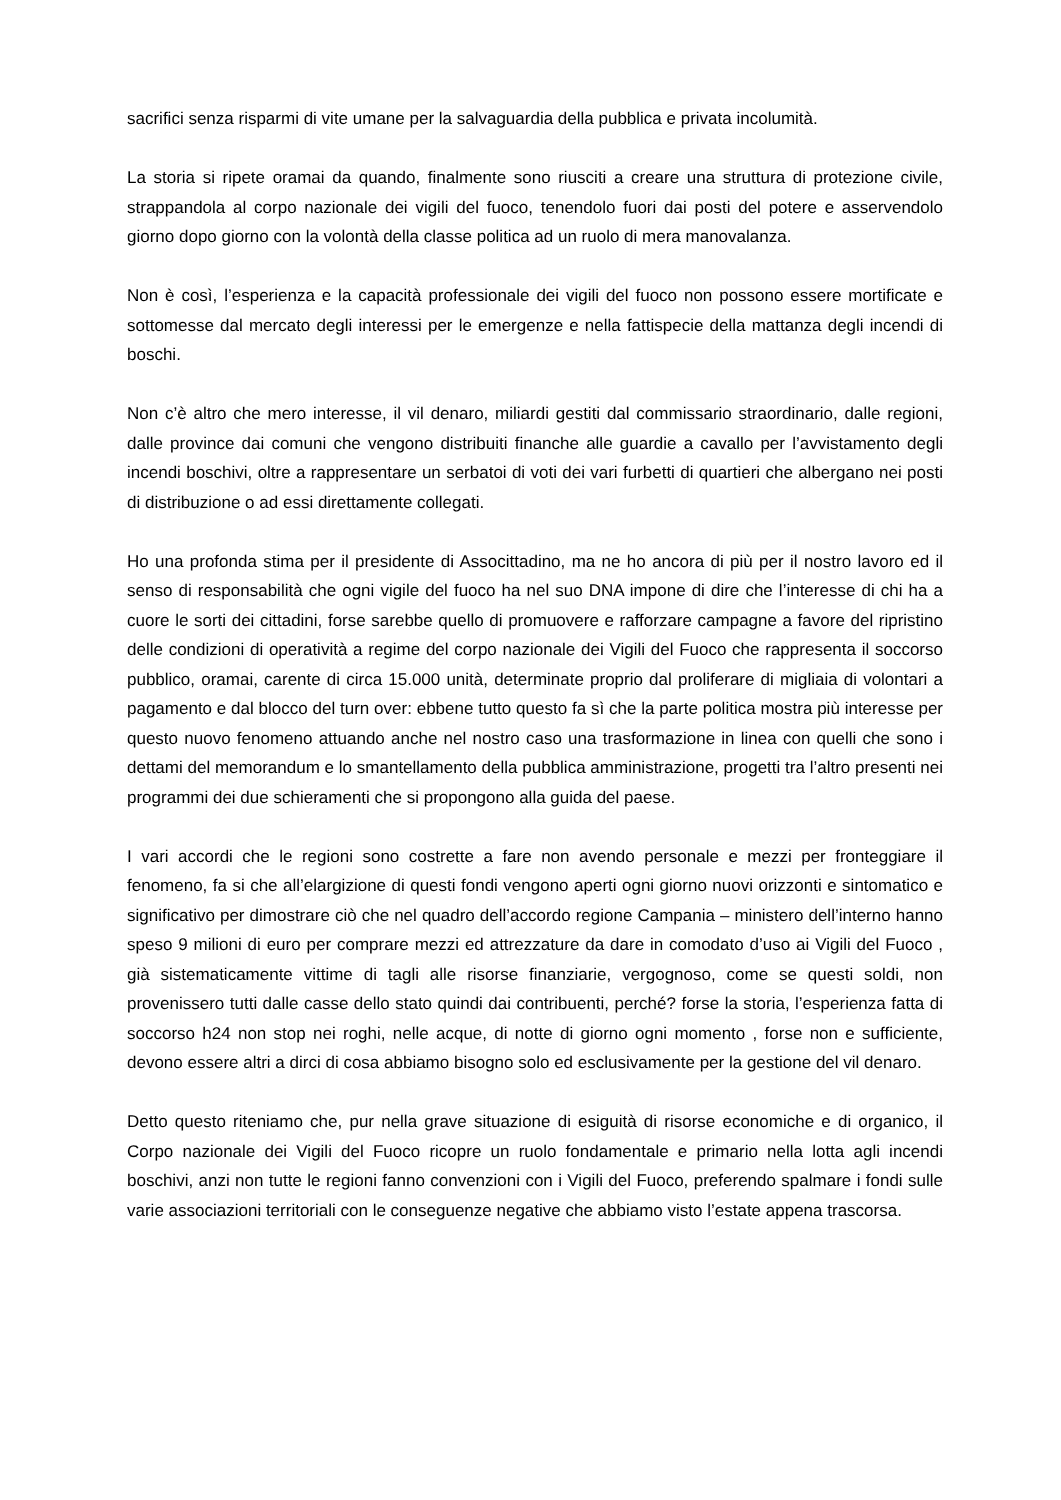sacrifici senza risparmi di vite umane per la salvaguardia della pubblica e privata incolumità.
La storia si ripete oramai da quando, finalmente sono riusciti a creare una struttura di protezione civile, strappandola al corpo nazionale dei vigili del fuoco, tenendolo fuori dai posti del potere e asservendolo giorno dopo giorno con la volontà della classe politica ad un ruolo di mera manovalanza.
Non è così, l’esperienza e la capacità professionale dei vigili del fuoco non possono essere mortificate e sottomesse dal mercato degli interessi per le emergenze e nella fattispecie della mattanza degli incendi di boschi.
Non c’è altro che mero interesse, il vil denaro, miliardi gestiti dal commissario straordinario, dalle regioni, dalle province dai comuni che vengono distribuiti finanche alle guardie a cavallo per l’avvistamento degli incendi boschivi, oltre a rappresentare un serbatoi di voti dei vari furbetti di quartieri che albergano nei posti di distribuzione o ad essi direttamente collegati.
Ho una profonda stima per il presidente di Associttadino, ma ne ho ancora di più per il nostro lavoro ed il senso di responsabilità che ogni vigile del fuoco ha nel suo DNA impone di dire che l’interesse di chi ha a cuore le sorti dei cittadini, forse sarebbe quello di promuovere e rafforzare campagne a favore del ripristino delle condizioni di operatività a regime del corpo nazionale dei Vigili del Fuoco che rappresenta il soccorso pubblico, oramai, carente di circa 15.000 unità, determinate proprio dal proliferare di migliaia di volontari a pagamento e dal blocco del turn over: ebbene tutto questo fa sì che la parte politica mostra più interesse per questo nuovo fenomeno attuando anche nel nostro caso una trasformazione in linea con quelli che sono i dettami del memorandum e lo smantellamento della pubblica amministrazione, progetti tra l’altro presenti nei programmi dei due schieramenti che si propongono alla guida del paese.
I vari accordi che le regioni sono costrette a fare non avendo personale e mezzi per fronteggiare il fenomeno, fa si che all’elargizione di questi fondi vengono aperti ogni giorno nuovi orizzonti e sintomatico e significativo per dimostrare ciò che nel quadro dell’accordo regione Campania – ministero dell’interno hanno speso 9 milioni di euro per comprare mezzi ed attrezzature da dare in comodato d’uso ai Vigili del Fuoco , già sistematicamente vittime di tagli alle risorse finanziarie, vergognoso, come se questi soldi, non provenissero tutti dalle casse dello stato quindi dai contribuenti, perché? forse la storia, l’esperienza fatta di soccorso h24 non stop nei roghi, nelle acque, di notte di giorno ogni momento , forse non e sufficiente, devono essere altri a dirci di cosa abbiamo bisogno solo ed esclusivamente per la gestione del vil denaro.
Detto questo riteniamo che, pur nella grave situazione di esiguità di risorse economiche e di organico, il Corpo nazionale dei Vigili del Fuoco ricopre un ruolo fondamentale e primario nella lotta agli incendi boschivi, anzi non tutte le regioni fanno convenzioni con i Vigili del Fuoco, preferendo spalmare i fondi sulle varie associazioni territoriali con le conseguenze negative che abbiamo visto l’estate appena trascorsa.